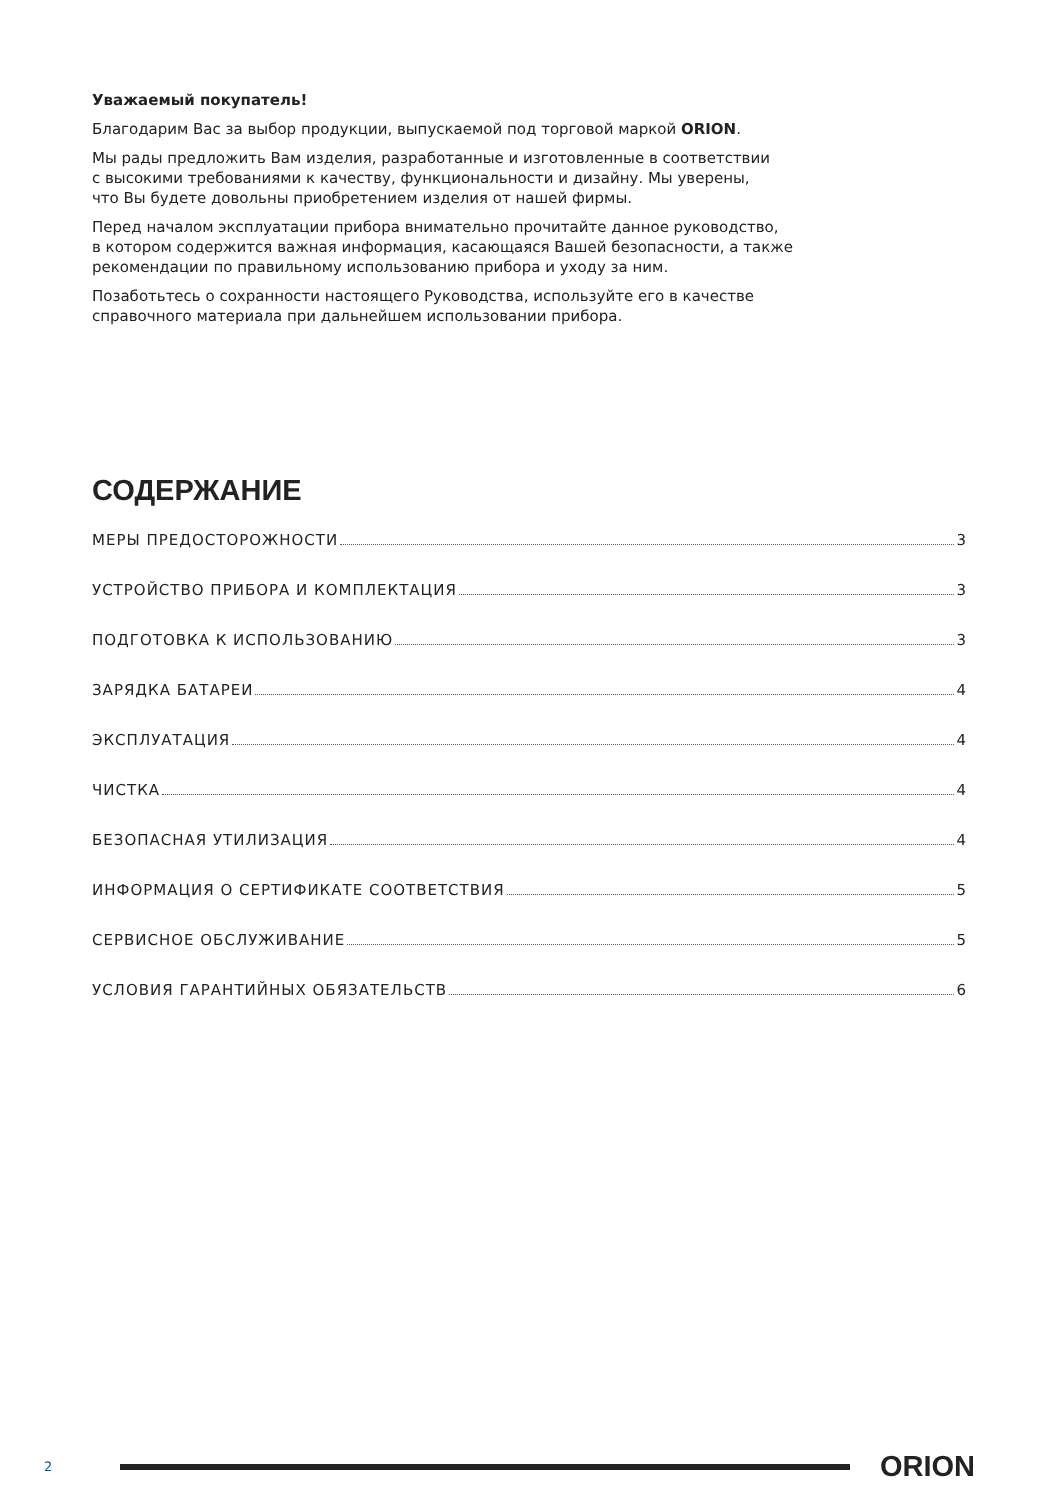Уважаемый покупатель!
Благодарим Вас за выбор продукции, выпускаемой под торговой маркой ORION.
Мы рады предложить Вам изделия, разработанные и изготовленные в соответствии
с высокими требованиями к качеству, функциональности и дизайну. Мы уверены,
что Вы будете довольны приобретением изделия от нашей фирмы.
Перед началом эксплуатации прибора внимательно прочитайте данное руководство,
в котором содержится важная информация, касающаяся Вашей безопасности, а также
рекомендации по правильному использованию прибора и уходу за ним.
Позаботьтесь о сохранности настоящего Руководства, используйте его в качестве
справочного материала при дальнейшем использовании прибора.
СОДЕРЖАНИЕ
МЕРЫ ПРЕДОСТОРОЖНОСТИ 3
УСТРОЙСТВО ПРИБОРА И КОМПЛЕКТАЦИЯ 3
ПОДГОТОВКА К ИСПОЛЬЗОВАНИЮ 3
ЗАРЯДКА БАТАРЕИ 4
ЭКСПЛУАТАЦИЯ 4
ЧИСТКА 4
БЕЗОПАСНАЯ УТИЛИЗАЦИЯ 4
ИНФОРМАЦИЯ О СЕРТИФИКАТЕ СООТВЕТСТВИЯ 5
СЕРВИСНОЕ ОБСЛУЖИВАНИЕ 5
УСЛОВИЯ ГАРАНТИЙНЫХ ОБЯЗАТЕЛЬСТВ 6
2 ORION